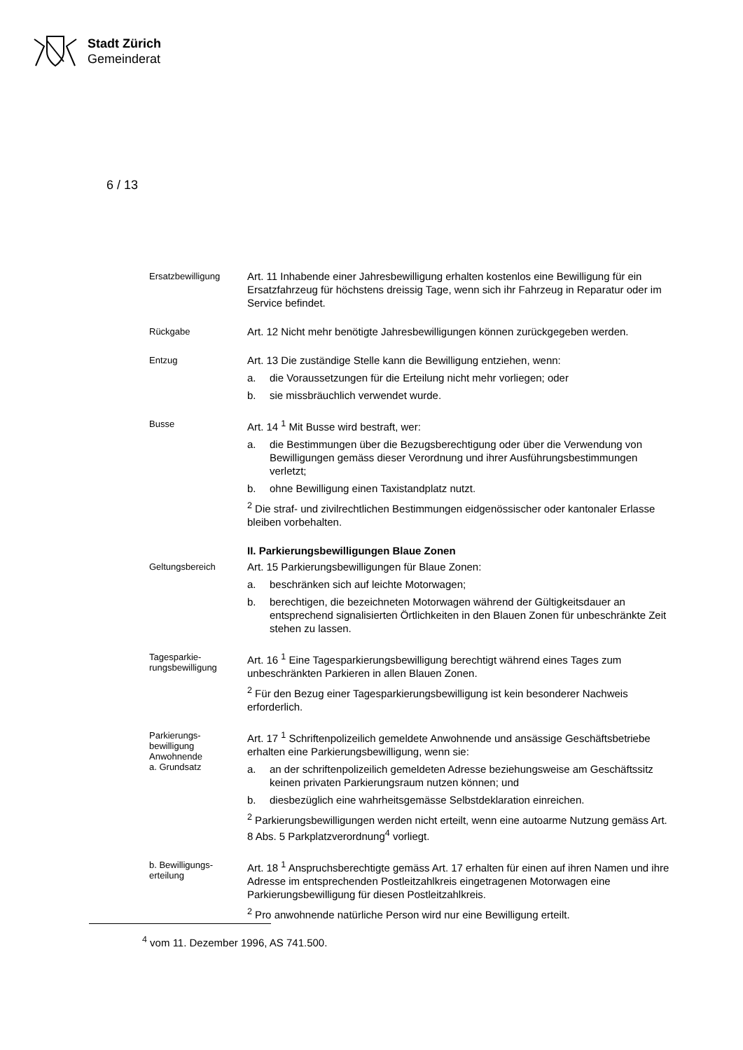Stadt Zürich
Gemeinderat
6 / 13
Ersatzbewilligung
Art. 11 Inhabende einer Jahresbewilligung erhalten kostenlos eine Bewilligung für ein Ersatzfahrzeug für höchstens dreissig Tage, wenn sich ihr Fahrzeug in Reparatur oder im Service befindet.
Rückgabe
Art. 12 Nicht mehr benötigte Jahresbewilligungen können zurückgegeben werden.
Entzug
Art. 13 Die zuständige Stelle kann die Bewilligung entziehen, wenn:
a. die Voraussetzungen für die Erteilung nicht mehr vorliegen; oder
b. sie missbräuchlich verwendet wurde.
Busse
Art. 14 <sup>1</sup> Mit Busse wird bestraft, wer:
a. die Bestimmungen über die Bezugsberechtigung oder über die Verwendung von Bewilligungen gemäss dieser Verordnung und ihrer Ausführungsbestimmungen verletzt;
b. ohne Bewilligung einen Taxistandplatz nutzt.
<sup>2</sup> Die straf- und zivilrechtlichen Bestimmungen eidgenössischer oder kantonaler Erlasse bleiben vorbehalten.
II. Parkierungsbewilligungen Blaue Zonen
Geltungsbereich
Art. 15 Parkierungsbewilligungen für Blaue Zonen:
a. beschränken sich auf leichte Motorwagen;
b. berechtigen, die bezeichneten Motorwagen während der Gültigkeitsdauer an entsprechend signalisierten Örtlichkeiten in den Blauen Zonen für unbeschränkte Zeit stehen zu lassen.
Tagesparkie-
rungsbewilligung
Art. 16 <sup>1</sup> Eine Tagesparkierungsbewilligung berechtigt während eines Tages zum unbeschränkten Parkieren in allen Blauen Zonen.
<sup>2</sup> Für den Bezug einer Tagesparkierungsbewilligung ist kein besonderer Nachweis erforderlich.
Parkierungs-
bewilligung
Anwohnende
a. Grundsatz
Art. 17 <sup>1</sup> Schriftenpolizeilich gemeldete Anwohnende und ansässige Geschäftsbetriebe erhalten eine Parkierungsbewilligung, wenn sie:
a. an der schriftenpolizeilich gemeldeten Adresse beziehungsweise am Geschäftssitz keinen privaten Parkierungsraum nutzen können; und
b. diesbezüglich eine wahrheitsgemässe Selbstdeklaration einreichen.
<sup>2</sup> Parkierungsbewilligungen werden nicht erteilt, wenn eine autoarme Nutzung gemäss Art. 8 Abs. 5 Parkplatzverordnung<sup>4</sup> vorliegt.
b. Bewilligungs-
erteilung
Art. 18 <sup>1</sup> Anspruchsberechtigte gemäss Art. 17 erhalten für einen auf ihren Namen und ihre Adresse im entsprechenden Postleitzahlkreis eingetragenen Motorwagen eine Parkierungsbewilligung für diesen Postleitzahlkreis.
<sup>2</sup> Pro anwohnende natürliche Person wird nur eine Bewilligung erteilt.
<sup>4</sup> vom 11. Dezember 1996, AS 741.500.